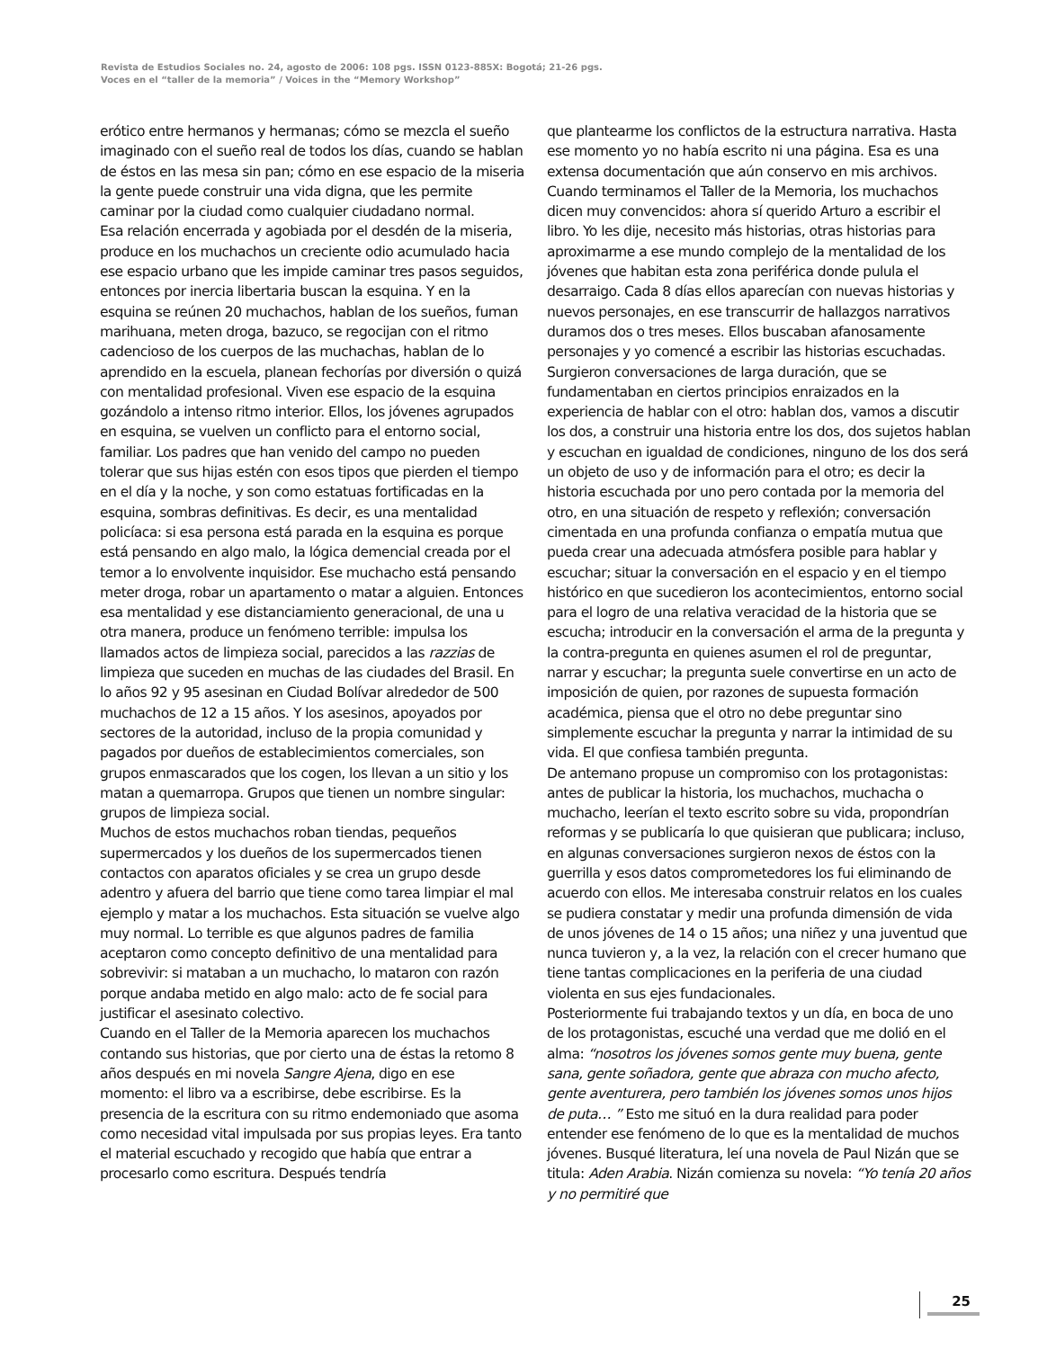Revista de Estudios Sociales no. 24, agosto de 2006: 108 pgs. ISSN 0123-885X: Bogotá; 21-26 pgs.
Voces en el “taller de la memoria” / Voices in the “Memory Workshop”
erótico entre hermanos y hermanas; cómo se mezcla el sueño imaginado con el sueño real de todos los días, cuando se hablan de éstos en las mesa sin pan; cómo en ese espacio de la miseria la gente puede construir una vida digna, que les permite caminar por la ciudad como cualquier ciudadano normal.
Esa relación encerrada y agobiada por el desdén de la miseria, produce en los muchachos un creciente odio acumulado hacia ese espacio urbano que les impide caminar tres pasos seguidos, entonces por inercia libertaria buscan la esquina. Y en la esquina se reúnen 20 muchachos, hablan de los sueños, fuman marihuana, meten droga, bazuco, se regocijan con el ritmo cadencioso de los cuerpos de las muchachas, hablan de lo aprendido en la escuela, planean fechorías por diversión o quizá con mentalidad profesional. Viven ese espacio de la esquina gozándolo a intenso ritmo interior. Ellos, los jóvenes agrupados en esquina, se vuelven un conflicto para el entorno social, familiar. Los padres que han venido del campo no pueden tolerar que sus hijas estén con esos tipos que pierden el tiempo en el día y la noche, y son como estatuas fortificadas en la esquina, sombras definitivas. Es decir, es una mentalidad policíaca: si esa persona está parada en la esquina es porque está pensando en algo malo, la lógica demencial creada por el temor a lo envolvente inquisidor. Ese muchacho está pensando meter droga, robar un apartamento o matar a alguien. Entonces esa mentalidad y ese distanciamiento generacional, de una u otra manera, produce un fenómeno terrible: impulsa los llamados actos de limpieza social, parecidos a las razzias de limpieza que suceden en muchas de las ciudades del Brasil. En lo años 92 y 95 asesinan en Ciudad Bolívar alrededor de 500 muchachos de 12 a 15 años. Y los asesinos, apoyados por sectores de la autoridad, incluso de la propia comunidad y pagados por dueños de establecimientos comerciales, son grupos enmascarados que los cogen, los llevan a un sitio y los matan a quemarropa. Grupos que tienen un nombre singular: grupos de limpieza social.
Muchos de estos muchachos roban tiendas, pequeños supermercados y los dueños de los supermercados tienen contactos con aparatos oficiales y se crea un grupo desde adentro y afuera del barrio que tiene como tarea limpiar el mal ejemplo y matar a los muchachos. Esta situación se vuelve algo muy normal. Lo terrible es que algunos padres de familia aceptaron como concepto definitivo de una mentalidad para sobrevivir: si mataban a un muchacho, lo mataron con razón porque andaba metido en algo malo: acto de fe social para justificar el asesinato colectivo.
Cuando en el Taller de la Memoria aparecen los muchachos contando sus historias, que por cierto una de éstas la retomo 8 años después en mi novela Sangre Ajena, digo en ese momento: el libro va a escribirse, debe escribirse. Es la presencia de la escritura con su ritmo endemoniado que asoma como necesidad vital impulsada por sus propias leyes. Era tanto el material escuchado y recogido que había que entrar a procesarlo como escritura. Después tendría
que plantearme los conflictos de la estructura narrativa. Hasta ese momento yo no había escrito ni una página. Esa es una extensa documentación que aún conservo en mis archivos. Cuando terminamos el Taller de la Memoria, los muchachos dicen muy convencidos: ahora sí querido Arturo a escribir el libro. Yo les dije, necesito más historias, otras historias para aproximarme a ese mundo complejo de la mentalidad de los jóvenes que habitan esta zona periférica donde pulula el desarraigo. Cada 8 días ellos aparecían con nuevas historias y nuevos personajes, en ese transcurrir de hallazgos narrativos duramos dos o tres meses. Ellos buscaban afanosamente personajes y yo comencé a escribir las historias escuchadas.
Surgieron conversaciones de larga duración, que se fundamentaban en ciertos principios enraizados en la experiencia de hablar con el otro: hablan dos, vamos a discutir los dos, a construir una historia entre los dos, dos sujetos hablan y escuchan en igualdad de condiciones, ninguno de los dos será un objeto de uso y de información para el otro; es decir la historia escuchada por uno pero contada por la memoria del otro, en una situación de respeto y reflexión; conversación cimentada en una profunda confianza o empatía mutua que pueda crear una adecuada atmósfera posible para hablar y escuchar; situar la conversación en el espacio y en el tiempo histórico en que sucedieron los acontecimientos, entorno social para el logro de una relativa veracidad de la historia que se escucha; introducir en la conversación el arma de la pregunta y la contra-pregunta en quienes asumen el rol de preguntar, narrar y escuchar; la pregunta suele convertirse en un acto de imposición de quien, por razones de supuesta formación académica, piensa que el otro no debe preguntar sino simplemente escuchar la pregunta y narrar la intimidad de su vida. El que confiesa también pregunta.
De antemano propuse un compromiso con los protagonistas: antes de publicar la historia, los muchachos, muchacha o muchacho, leerían el texto escrito sobre su vida, propondrían reformas y se publicaría lo que quisieran que publicara; incluso, en algunas conversaciones surgieron nexos de éstos con la guerrilla y esos datos comprometedores los fui eliminando de acuerdo con ellos. Me interesaba construir relatos en los cuales se pudiera constatar y medir una profunda dimensión de vida de unos jóvenes de 14 o 15 años; una niñez y una juventud que nunca tuvieron y, a la vez, la relación con el crecer humano que tiene tantas complicaciones en la periferia de una ciudad violenta en sus ejes fundacionales.
Posteriormente fui trabajando textos y un día, en boca de uno de los protagonistas, escuché una verdad que me dolió en el alma: “nosotros los jóvenes somos gente muy buena, gente sana, gente soñadora, gente que abraza con mucho afecto, gente aventurera, pero también los jóvenes somos unos hijos de puta… ” Esto me situó en la dura realidad para poder entender ese fenómeno de lo que es la mentalidad de muchos jóvenes. Busqué literatura, leí una novela de Paul Nizán que se titula: Aden Arabia. Nizán comienza su novela: “Yo tenía 20 años y no permitiré que
25